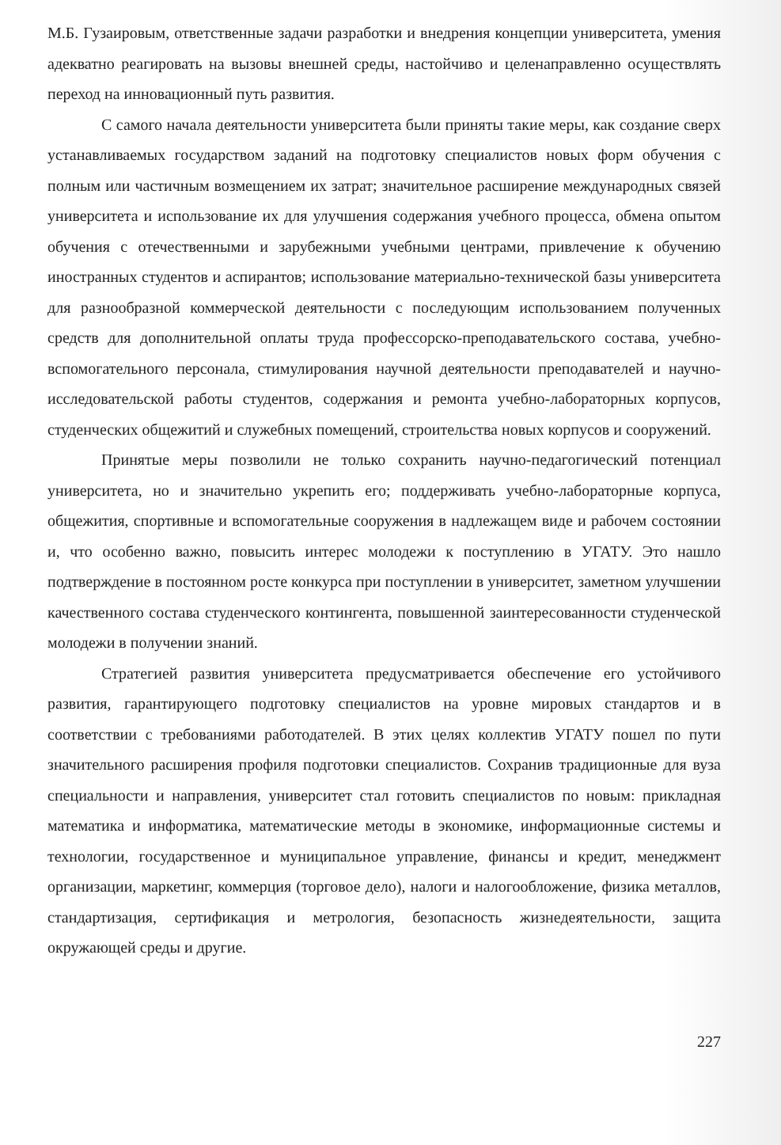М.Б. Гузаировым, ответственные задачи разработки и внедрения концепции университета, умения адекватно реагировать на вызовы внешней среды, настойчиво и целенаправленно осуществлять переход на инновационный путь развития.
С самого начала деятельности университета были приняты такие меры, как создание сверх устанавливаемых государством заданий на подготовку специалистов новых форм обучения с полным или частичным возмещением их затрат; значительное расширение международных связей университета и использование их для улучшения содержания учебного процесса, обмена опытом обучения с отечественными и зарубежными учебными центрами, привлечение к обучению иностранных студентов и аспирантов; использование материально-технической базы университета для разнообразной коммерческой деятельности с последующим использованием полученных средств для дополнительной оплаты труда профессорско-преподавательского состава, учебно-вспомогательного персонала, стимулирования научной деятельности преподавателей и научно-исследовательской работы студентов, содержания и ремонта учебно-лабораторных корпусов, студенческих общежитий и служебных помещений, строительства новых корпусов и сооружений.
Принятые меры позволили не только сохранить научно-педагогический потенциал университета, но и значительно укрепить его; поддерживать учебно-лабораторные корпуса, общежития, спортивные и вспомогательные сооружения в надлежащем виде и рабочем состоянии и, что особенно важно, повысить интерес молодежи к поступлению в УГАТУ. Это нашло подтверждение в постоянном росте конкурса при поступлении в университет, заметном улучшении качественного состава студенческого контингента, повышенной заинтересованности студенческой молодежи в получении знаний.
Стратегией развития университета предусматривается обеспечение его устойчивого развития, гарантирующего подготовку специалистов на уровне мировых стандартов и в соответствии с требованиями работодателей. В этих целях коллектив УГАТУ пошел по пути значительного расширения профиля подготовки специалистов. Сохранив традиционные для вуза специальности и направления, университет стал готовить специалистов по новым: прикладная математика и информатика, математические методы в экономике, информационные системы и технологии, государственное и муниципальное управление, финансы и кредит, менеджмент организации, маркетинг, коммерция (торговое дело), налоги и налогообложение, физика металлов, стандартизация, сертификация и метрология, безопасность жизнедеятельности, защита окружающей среды и другие.
227